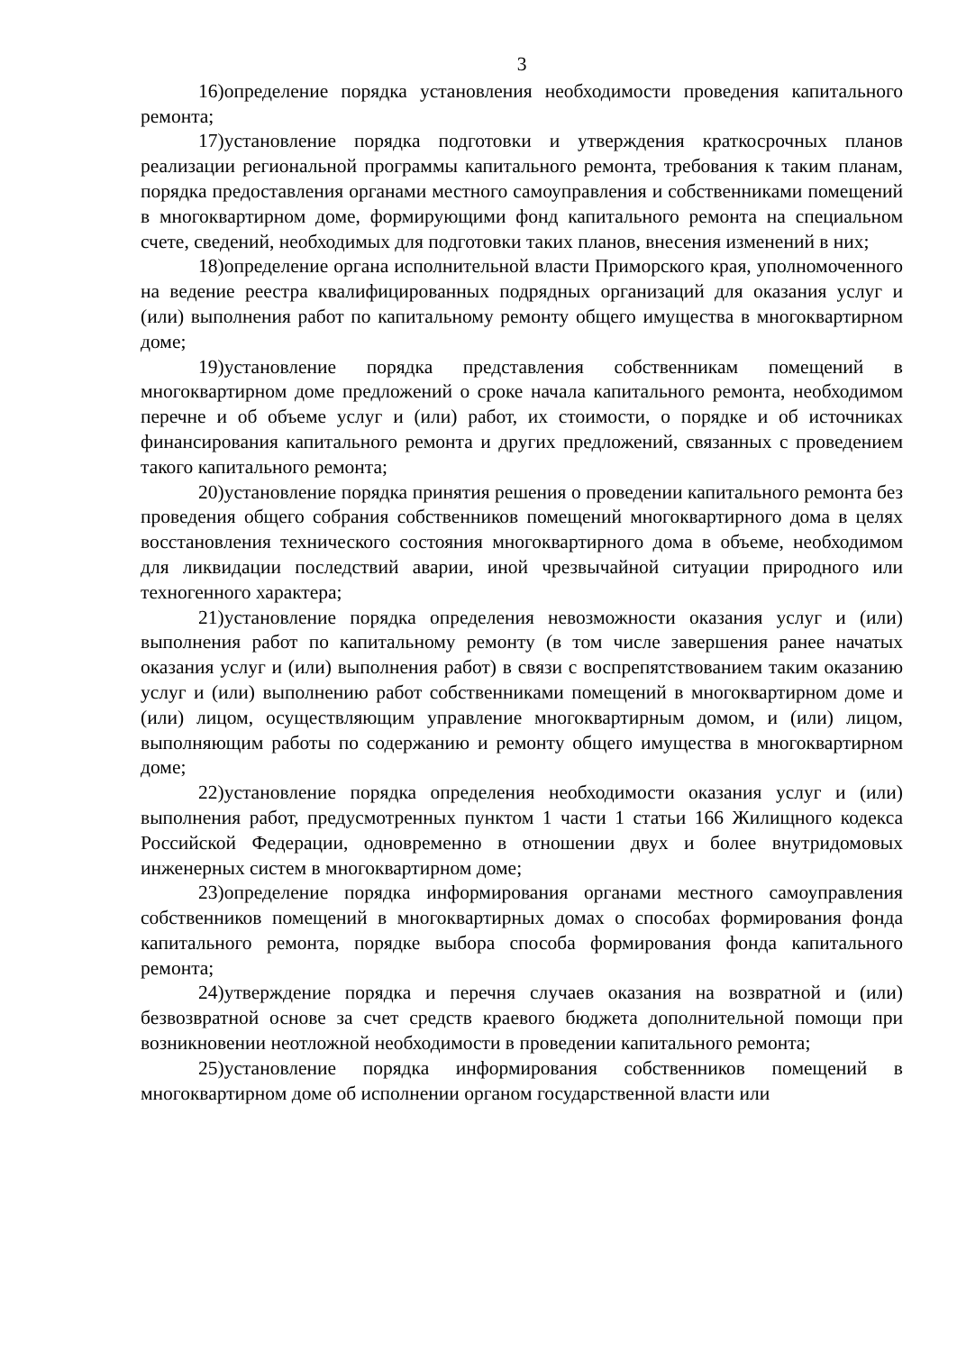3
16)определение порядка установления необходимости проведения капитального ремонта;
17)установление порядка подготовки и утверждения краткосрочных планов реализации региональной программы капитального ремонта, требования к таким планам, порядка предоставления органами местного самоуправления и собственниками помещений в многоквартирном доме, формирующими фонд капитального ремонта на специальном счете, сведений, необходимых для подготовки таких планов, внесения изменений в них;
18)определение органа исполнительной власти Приморского края, уполномоченного на ведение реестра квалифицированных подрядных организаций для оказания услуг и (или) выполнения работ по капитальному ремонту общего имущества в многоквартирном доме;
19)установление порядка представления собственникам помещений в многоквартирном доме предложений о сроке начала капитального ремонта, необходимом перечне и об объеме услуг и (или) работ, их стоимости, о порядке и об источниках финансирования капитального ремонта и других предложений, связанных с проведением такого капитального ремонта;
20)установление порядка принятия решения о проведении капитального ремонта без проведения общего собрания собственников помещений многоквартирного дома в целях восстановления технического состояния многоквартирного дома в объеме, необходимом для ликвидации последствий аварии, иной чрезвычайной ситуации природного или техногенного характера;
21)установление порядка определения невозможности оказания услуг и (или) выполнения работ по капитальному ремонту (в том числе завершения ранее начатых оказания услуг и (или) выполнения работ) в связи с воспрепятствованием таким оказанию услуг и (или) выполнению работ собственниками помещений в многоквартирном доме и (или) лицом, осуществляющим управление многоквартирным домом, и (или) лицом, выполняющим работы по содержанию и ремонту общего имущества в многоквартирном доме;
22)установление порядка определения необходимости оказания услуг и (или) выполнения работ, предусмотренных пунктом 1 части 1 статьи 166 Жилищного кодекса Российской Федерации, одновременно в отношении двух и более внутридомовых инженерных систем в многоквартирном доме;
23)определение порядка информирования органами местного самоуправления собственников помещений в многоквартирных домах о способах формирования фонда капитального ремонта, порядке выбора способа формирования фонда капитального ремонта;
24)утверждение порядка и перечня случаев оказания на возвратной и (или) безвозвратной основе за счет средств краевого бюджета дополнительной помощи при возникновении неотложной необходимости в проведении капитального ремонта;
25)установление порядка информирования собственников помещений в многоквартирном доме об исполнении органом государственной власти или